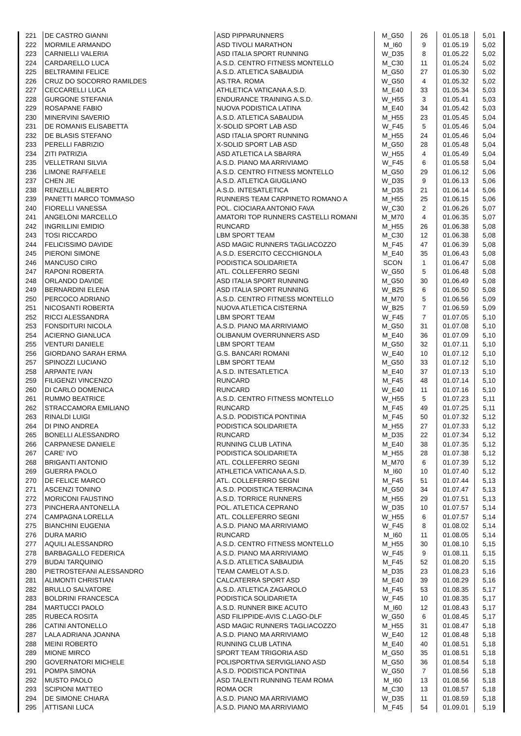| 221 | DE CASTRO GIANNI | ASD PIPPARUNNERS | M_G50 | 26 | 01.05.18 | 5,01 |
| 222 | MORMILE ARMANDO | ASD TIVOLI MARATHON | M_I60 | 9 | 01.05.19 | 5,02 |
| 223 | CARNIELLI VALERIA | ASD ITALIA SPORT RUNNING | W_D35 | 8 | 01.05.22 | 5,02 |
| 224 | CARDARELLO LUCA | A.S.D. CENTRO FITNESS MONTELLO | M_C30 | 11 | 01.05.24 | 5,02 |
| 225 | BELTRAMINI FELICE | A.S.D. ATLETICA SABAUDIA | M_G50 | 27 | 01.05.30 | 5,02 |
| 226 | CRUZ DO SOCORRO RAMILDES | AS.TRA. ROMA | W_G50 | 4 | 01.05.32 | 5,02 |
| 227 | CECCARELLI LUCA | ATHLETICA VATICANA A.S.D. | M_E40 | 33 | 01.05.34 | 5,03 |
| 228 | GURGONE STEFANIA | ENDURANCE TRAINING A.S.D. | W_H55 | 3 | 01.05.41 | 5,03 |
| 229 | ROSAPANE FABIO | NUOVA PODISTICA LATINA | M_E40 | 34 | 01.05.42 | 5,03 |
| 230 | MINERVINI SAVERIO | A.S.D. ATLETICA SABAUDIA | M_H55 | 23 | 01.05.45 | 5,04 |
| 231 | DE ROMANIS ELISABETTA | X-SOLID SPORT LAB ASD | W_F45 | 5 | 01.05.46 | 5,04 |
| 232 | DE BLASIS STEFANO | ASD ITALIA SPORT RUNNING | M_H55 | 24 | 01.05.46 | 5,04 |
| 233 | PERELLI FABRIZIO | X-SOLID SPORT LAB ASD | M_G50 | 28 | 01.05.48 | 5,04 |
| 234 | ZITI PATRIZIA | ASD ATLETICA LA SBARRA | W_H55 | 4 | 01.05.49 | 5,04 |
| 235 | VELLETRANI SILVIA | A.S.D. PIANO MA ARRIVIAMO | W_F45 | 6 | 01.05.58 | 5,04 |
| 236 | LIMONE RAFFAELE | A.S.D. CENTRO FITNESS MONTELLO | M_G50 | 29 | 01.06.12 | 5,06 |
| 237 | CHEN JIE | A.S.D. ATLETICA GIUGLIANO | W_D35 | 9 | 01.06.13 | 5,06 |
| 238 | RENZELLI ALBERTO | A.S.D. INTESATLETICA | M_D35 | 21 | 01.06.14 | 5,06 |
| 239 | PANETTI MARCO TOMMASO | RUNNERS TEAM CARPINETO ROMANO A | M_H55 | 25 | 01.06.15 | 5,06 |
| 240 | FIORELLI VANESSA | POL. CIOCIARA ANTONIO FAVA | W_C30 | 2 | 01.06.26 | 5,07 |
| 241 | ANGELONI MARCELLO | AMATORI TOP RUNNERS CASTELLI ROMANI | M_M70 | 4 | 01.06.35 | 5,07 |
| 242 | INGRILLINI EMIDIO | RUNCARD | M_H55 | 26 | 01.06.38 | 5,08 |
| 243 | TOSI RICCARDO | LBM SPORT TEAM | M_C30 | 12 | 01.06.38 | 5,08 |
| 244 | FELICISSIMO DAVIDE | ASD MAGIC RUNNERS TAGLIACOZZO | M_F45 | 47 | 01.06.39 | 5,08 |
| 245 | PIERONI SIMONE | A.S.D. ESERCITO CECCHIGNOLA | M_E40 | 35 | 01.06.43 | 5,08 |
| 246 | MANCUSO CIRO | PODISTICA SOLIDARIETA | SCON | 1 | 01.06.47 | 5,08 |
| 247 | RAPONI ROBERTA | ATL. COLLEFERRO SEGNI | W_G50 | 5 | 01.06.48 | 5,08 |
| 248 | ORLANDO DAVIDE | ASD ITALIA SPORT RUNNING | M_G50 | 30 | 01.06.49 | 5,08 |
| 249 | BERNARDINI ELENA | ASD ITALIA SPORT RUNNING | W_B25 | 6 | 01.06.50 | 5,08 |
| 250 | PERCOCO ADRIANO | A.S.D. CENTRO FITNESS MONTELLO | M_M70 | 5 | 01.06.56 | 5,09 |
| 251 | NICOSANTI ROBERTA | NUOVA ATLETICA CISTERNA | W_B25 | 7 | 01.06.59 | 5,09 |
| 252 | RICCI ALESSANDRA | LBM SPORT TEAM | W_F45 | 7 | 01.07.05 | 5,10 |
| 253 | FONSDITURI NICOLA | A.S.D. PIANO MA ARRIVIAMO | M_G50 | 31 | 01.07.08 | 5,10 |
| 254 | ACIERNO GIANLUCA | OLIBANUM OVERRUNNERS ASD | M_E40 | 36 | 01.07.09 | 5,10 |
| 255 | VENTURI DANIELE | LBM SPORT TEAM | M_G50 | 32 | 01.07.11 | 5,10 |
| 256 | GIORDANO SARAH ERMA | G.S. BANCARI ROMANI | W_E40 | 10 | 01.07.12 | 5,10 |
| 257 | SPINOZZI LUCIANO | LBM SPORT TEAM | M_G50 | 33 | 01.07.12 | 5,10 |
| 258 | ARPANTE IVAN | A.S.D. INTESATLETICA | M_E40 | 37 | 01.07.13 | 5,10 |
| 259 | FILIGENZI VINCENZO | RUNCARD | M_F45 | 48 | 01.07.14 | 5,10 |
| 260 | DI CARLO DOMENICA | RUNCARD | W_E40 | 11 | 01.07.16 | 5,10 |
| 261 | RUMMO BEATRICE | A.S.D. CENTRO FITNESS MONTELLO | W_H55 | 5 | 01.07.23 | 5,11 |
| 262 | STRACCAMORA EMILIANO | RUNCARD | M_F45 | 49 | 01.07.25 | 5,11 |
| 263 | RINALDI LUIGI | A.S.D. PODISTICA PONTINIA | M_F45 | 50 | 01.07.32 | 5,12 |
| 264 | DI PINO ANDREA | PODISTICA SOLIDARIETA | M_H55 | 27 | 01.07.33 | 5,12 |
| 265 | BONELLI ALESSANDRO | RUNCARD | M_D35 | 22 | 01.07.34 | 5,12 |
| 266 | CARPANESE DANIELE | RUNNING CLUB LATINA | M_E40 | 38 | 01.07.35 | 5,12 |
| 267 | CARE' IVO | PODISTICA SOLIDARIETA | M_H55 | 28 | 01.07.38 | 5,12 |
| 268 | BRIGANTI ANTONIO | ATL. COLLEFERRO SEGNI | M_M70 | 6 | 01.07.39 | 5,12 |
| 269 | GUERRA PAOLO | ATHLETICA VATICANA A.S.D. | M_I60 | 10 | 01.07.40 | 5,12 |
| 270 | DE FELICE MARCO | ATL. COLLEFERRO SEGNI | M_F45 | 51 | 01.07.44 | 5,13 |
| 271 | ASCENZI TONINO | A.S.D. PODISTICA TERRACINA | M_G50 | 34 | 01.07.47 | 5,13 |
| 272 | MORICONI FAUSTINO | A.S.D. TORRICE RUNNERS | M_H55 | 29 | 01.07.51 | 5,13 |
| 273 | PINCHERA ANTONELLA | POL. ATLETICA CEPRANO | W_D35 | 10 | 01.07.57 | 5,14 |
| 274 | CAMPAGNA LORELLA | ATL. COLLEFERRO SEGNI | W_H55 | 6 | 01.07.57 | 5,14 |
| 275 | BIANCHINI EUGENIA | A.S.D. PIANO MA ARRIVIAMO | W_F45 | 8 | 01.08.02 | 5,14 |
| 276 | DURA MARIO | RUNCARD | M_I60 | 11 | 01.08.05 | 5,14 |
| 277 | AQUILI ALESSANDRO | A.S.D. CENTRO FITNESS MONTELLO | M_H55 | 30 | 01.08.10 | 5,15 |
| 278 | BARBAGALLO FEDERICA | A.S.D. PIANO MA ARRIVIAMO | W_F45 | 9 | 01.08.11 | 5,15 |
| 279 | BUDAI TARQUINIO | A.S.D. ATLETICA SABAUDIA | M_F45 | 52 | 01.08.20 | 5,15 |
| 280 | PIETROSTEFANI ALESSANDRO | TEAM CAMELOT A.S.D. | M_D35 | 23 | 01.08.23 | 5,16 |
| 281 | ALIMONTI CHRISTIAN | CALCATERRA SPORT ASD | M_E40 | 39 | 01.08.29 | 5,16 |
| 282 | BRULLO SALVATORE | A.S.D. ATLETICA ZAGAROLO | M_F45 | 53 | 01.08.35 | 5,17 |
| 283 | BOLDRINI FRANCESCA | PODISTICA SOLIDARIETA | W_F45 | 10 | 01.08.35 | 5,17 |
| 284 | MARTUCCI PAOLO | A.S.D. RUNNER BIKE ACUTO | M_I60 | 12 | 01.08.43 | 5,17 |
| 285 | RUBECA ROSITA | ASD FILIPPIDE-AVIS C.LAGO-DLF | W_G50 | 6 | 01.08.45 | 5,17 |
| 286 | CATINI ANTONELLO | ASD MAGIC RUNNERS TAGLIACOZZO | M_H55 | 31 | 01.08.47 | 5,18 |
| 287 | LALA ADRIANA JOANNA | A.S.D. PIANO MA ARRIVIAMO | W_E40 | 12 | 01.08.48 | 5,18 |
| 288 | MEINI ROBERTO | RUNNING CLUB LATINA | M_E40 | 40 | 01.08.51 | 5,18 |
| 289 | MIONE MIRCO | SPORT TEAM TRIGORIA ASD | M_G50 | 35 | 01.08.51 | 5,18 |
| 290 | GOVERNATORI MICHELE | POLISPORTIVA SERVIGLIANO ASD | M_G50 | 36 | 01.08.54 | 5,18 |
| 291 | POMPA SIMONA | A.S.D. PODISTICA PONTINIA | W_G50 | 7 | 01.08.56 | 5,18 |
| 292 | MUSTO PAOLO | ASD TALENTI RUNNING TEAM ROMA | M_I60 | 13 | 01.08.56 | 5,18 |
| 293 | SCIPIONI MATTEO | ROMA OCR | M_C30 | 13 | 01.08.57 | 5,18 |
| 294 | DE SIMONE CHIARA | A.S.D. PIANO MA ARRIVIAMO | W_D35 | 11 | 01.08.59 | 5,18 |
| 295 | ATTISANI LUCA | A.S.D. PIANO MA ARRIVIAMO | M_F45 | 54 | 01.09.01 | 5,19 |